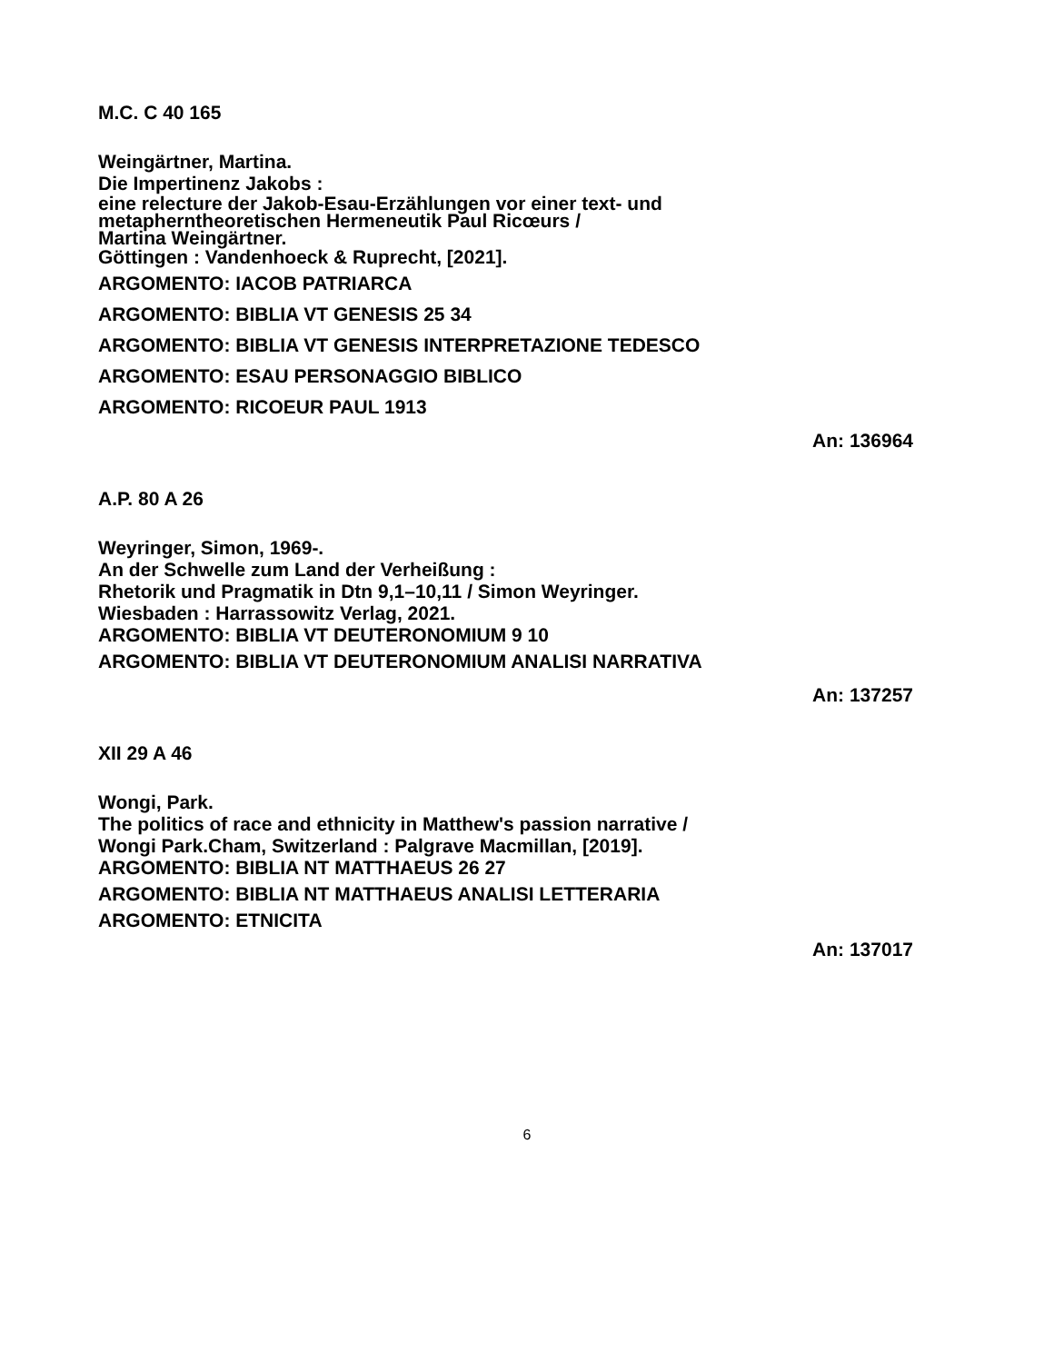M.C. C 40 165
Weingärtner, Martina.
Die Impertinenz Jakobs :
eine relecture der Jakob-Esau-Erzählungen vor einer text- und
metapherntheoretischen Hermeneutik Paul Ricœurs /
Martina Weingärtner.
Göttingen : Vandenhoeck & Ruprecht, [2021].
ARGOMENTO: IACOB PATRIARCA
ARGOMENTO: BIBLIA VT GENESIS 25 34
ARGOMENTO: BIBLIA VT GENESIS INTERPRETAZIONE TEDESCO
ARGOMENTO: ESAU PERSONAGGIO BIBLICO
ARGOMENTO: RICOEUR PAUL 1913
An: 136964
A.P. 80 A 26
Weyringer, Simon, 1969-.
An der Schwelle zum Land der Verheißung :
Rhetorik und Pragmatik in Dtn 9,1–10,11 / Simon Weyringer.
Wiesbaden : Harrassowitz Verlag, 2021.
ARGOMENTO: BIBLIA VT DEUTERONOMIUM 9 10
ARGOMENTO: BIBLIA VT DEUTERONOMIUM ANALISI NARRATIVA
An: 137257
XII 29 A 46
Wongi, Park.
The politics of race and ethnicity in Matthew's passion narrative /
Wongi Park.Cham, Switzerland : Palgrave Macmillan, [2019].
ARGOMENTO: BIBLIA NT MATTHAEUS 26 27
ARGOMENTO: BIBLIA NT MATTHAEUS ANALISI LETTERARIA
ARGOMENTO: ETNICITA
An: 137017
6